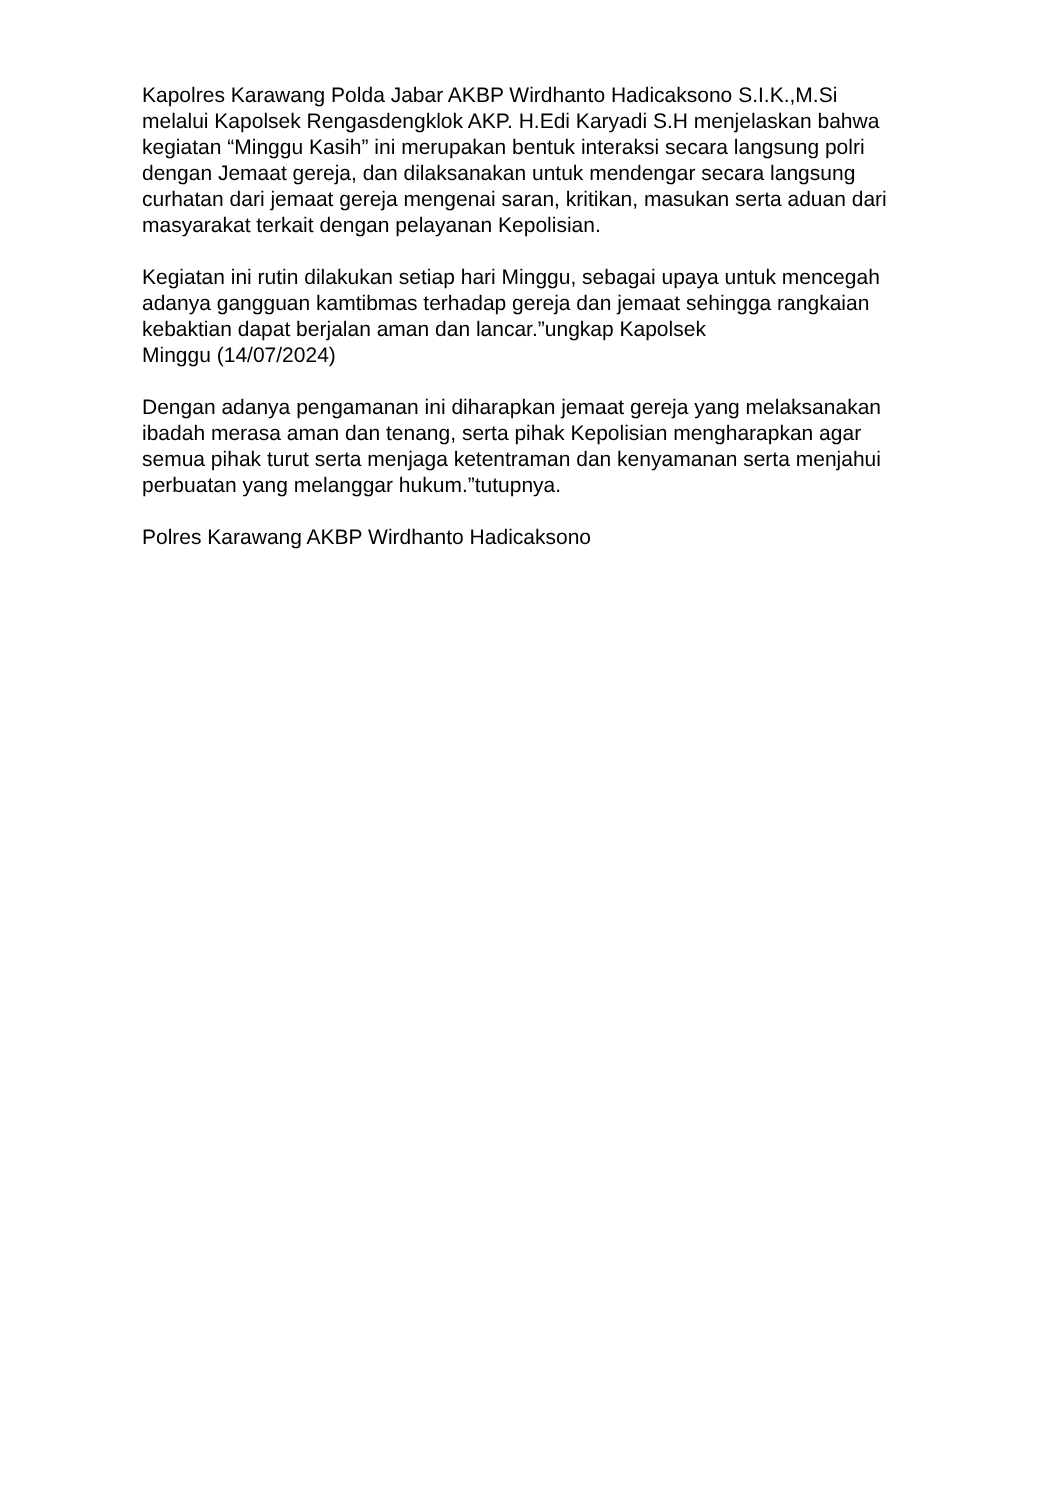Kapolres Karawang Polda Jabar AKBP Wirdhanto Hadicaksono S.I.K.,M.Si
melalui Kapolsek Rengasdengklok AKP. H.Edi Karyadi S.H menjelaskan bahwa
kegiatan “Minggu Kasih” ini merupakan bentuk interaksi secara langsung polri
dengan Jemaat gereja, dan dilaksanakan untuk mendengar secara langsung
curhatan dari jemaat gereja mengenai saran, kritikan, masukan serta aduan dari
masyarakat terkait dengan pelayanan Kepolisian.
Kegiatan ini rutin dilakukan setiap hari Minggu, sebagai upaya untuk mencegah
adanya gangguan kamtibmas terhadap gereja dan jemaat sehingga rangkaian
kebaktian dapat berjalan aman dan lancar.”ungkap Kapolsek
Minggu (14/07/2024)
Dengan adanya pengamanan ini diharapkan jemaat gereja yang melaksanakan
ibadah merasa aman dan tenang, serta pihak Kepolisian mengharapkan agar
semua pihak turut serta menjaga ketentraman dan kenyamanan serta menjahui
perbuatan yang melanggar hukum.”tutupnya.
Polres Karawang AKBP Wirdhanto Hadicaksono